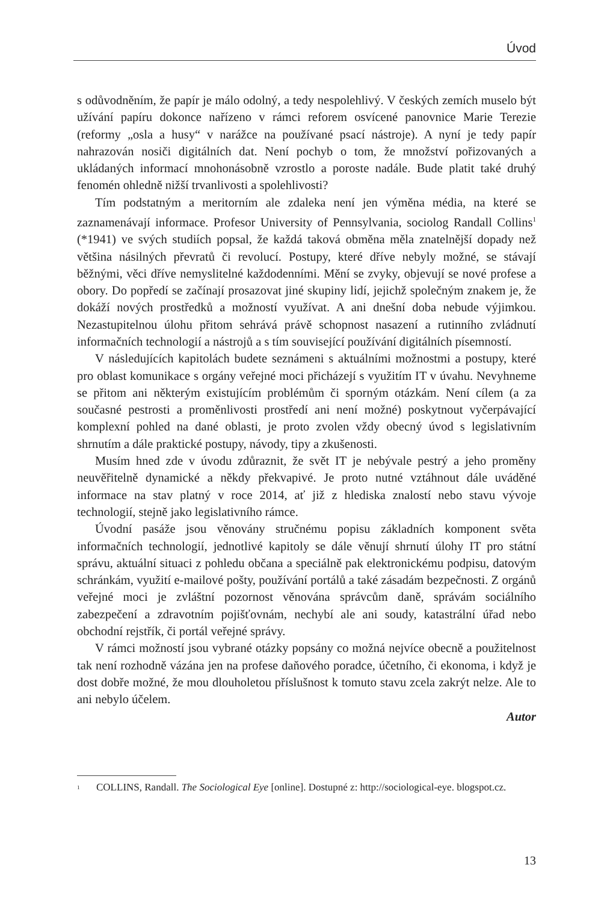Úvod
s odůvodněním, že papír je málo odolný, a tedy nespolehlivý. V českých zemích muselo být užívání papíru dokonce nařízeno v rámci reforem osvícené panovnice Marie Terezie (reformy „osla a husy“ v narážce na používané psací nástroje). A nyní je tedy papír nahrazován nosiči digitálních dat. Není pochyb o tom, že množství pořizovaných a ukládaných informací mnohonásobně vzrostlo a poroste nadále. Bude platit také druhý fenomén ohledně nižší trvanlivosti a spolehlivosti?
Tím podstatným a meritorním ale zdaleka není jen výměna média, na které se zaznamenávají informace. Profesor University of Pennsylvania, sociolog Randall Collins<sup>1</sup> (*1941) ve svých studiích popsal, že každá taková obměna měla znatelnější dopady než většina násilných převratů či revolucí. Postupy, které dříve nebyly možné, se stávají běžnými, věci dříve nemyslitelné každodenními. Mění se zvyky, objevují se nové profese a obory. Do popředí se začínají prosazovat jiné skupiny lidí, jejichž společným znakem je, že dokáží nových prostředků a možností využívat. A ani dnešní doba nebude výjimkou. Nezastupitelnou úlohu přitom sehrává právě schopnost nasazení a rutinního zvládnutí informačních technologií a nástrojů a s tím související používání digitálních písemností.
V následujících kapitolách budete seznámeni s aktuálními možnostmi a postupy, které pro oblast komunikace s orgány veřejné moci přicházejí s využitím IT v úvahu. Nevyhneme se přitom ani některým existujícím problémům či sporným otázkám. Není cílem (a za současné pestrosti a proměnlivosti prostředí ani není možné) poskytnout vyčerpávající komplexní pohled na dané oblasti, je proto zvolen vždy obecný úvod s legislativním shrnutím a dále praktické postupy, návody, tipy a zkušenosti.
Musím hned zde v úvodu zdůraznit, že svět IT je nebývale pestrý a jeho proměny neuvěřitelně dynamické a někdy překvapivé. Je proto nutné vztáhnout dále uváděné informace na stav platný v roce 2014, ať již z hlediska znalostí nebo stavu vývoje technologií, stejně jako legislativního rámce.
Úvodní pasáže jsou věnovány stručnému popisu základních komponent světa informačních technologií, jednotlivé kapitoly se dále věnují shrnutí úlohy IT pro státní správu, aktuální situaci z pohledu občana a speciálně pak elektronickému podpisu, datovým schránkám, využití e-mailové pošty, používání portálů a také zásadám bezpečnosti. Z orgánů veřejné moci je zvláštní pozornost věnována správcům daně, správám sociálního zabezpečení a zdravotním pojišťovnám, nechybí ale ani soudy, katastrální úřad nebo obchodní rejstřík, či portál veřejné správy.
V rámci možností jsou vybrané otázky popsány co možná nejvíce obecně a použitelnost tak není rozhodně vázána jen na profese daňového poradce, účetního, či ekonoma, i když je dost dobře možné, že mou dlouholetou příslušnost k tomuto stavu zcela zakrýt nelze. Ale to ani nebylo účelem.
Autor
<sup>1</sup> COLLINS, Randall. The Sociological Eye [online]. Dostupné z: http://sociological-eye. blogspot.cz.
13